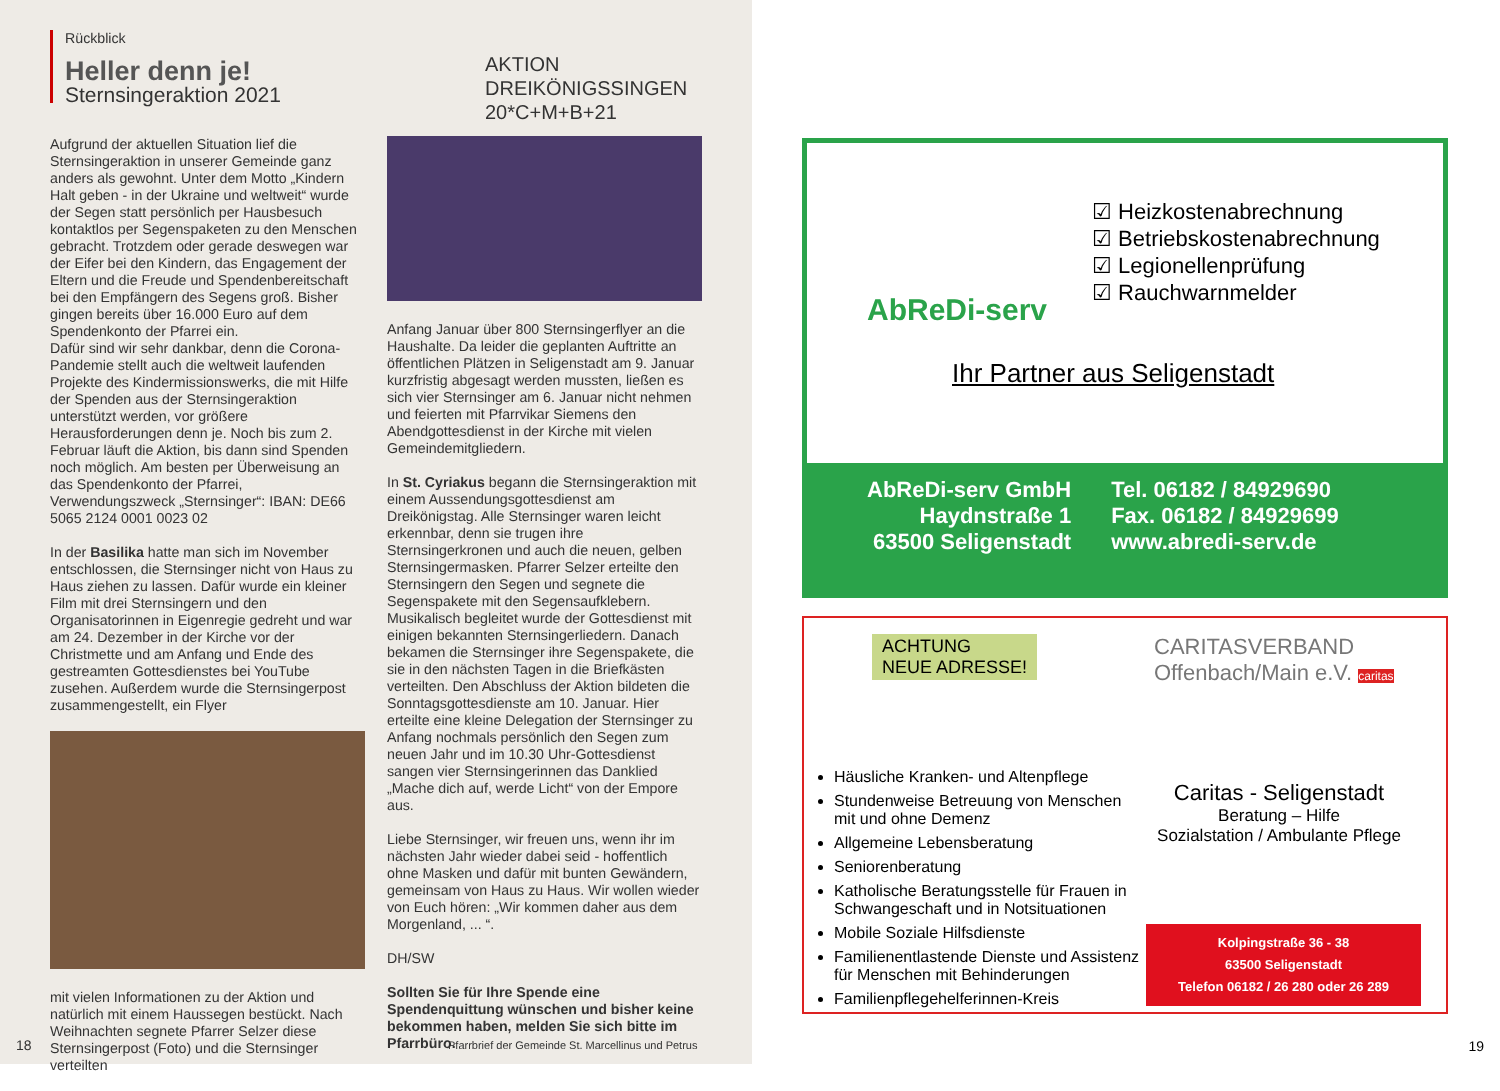Rückblick
Heller denn je!
Sternsingeraktion 2021
AKTION
DREIKÖNIGSSINGEN
20*C+M+B+21
Aufgrund der aktuellen Situation lief die Sternsingeraktion in unserer Gemeinde ganz anders als gewohnt. Unter dem Motto „Kindern Halt geben - in der Ukraine und weltweit“ wurde der Segen statt persönlich per Hausbesuch kontaktlos per Segenspaketen zu den Menschen gebracht. Trotzdem oder gerade deswegen war der Eifer bei den Kindern, das Engagement der Eltern und die Freude und Spendenbereitschaft bei den Empfängern des Segens groß. Bisher gingen bereits über 16.000 Euro auf dem Spendenkonto der Pfarrei ein.
Dafür sind wir sehr dankbar, denn die Corona-Pandemie stellt auch die weltweit laufenden Projekte des Kindermissionswerks, die mit Hilfe der Spenden aus der Sternsingeraktion unterstützt werden, vor größere Herausforderungen denn je. Noch bis zum 2. Februar läuft die Aktion, bis dann sind Spenden noch möglich. Am besten per Überweisung an das Spendenkonto der Pfarrei, Verwendungszweck „Sternsinger“: IBAN: DE66 5065 2124 0001 0023 02
In der Basilika hatte man sich im November entschlossen, die Sternsinger nicht von Haus zu Haus ziehen zu lassen. Dafür wurde ein kleiner Film mit drei Sternsingern und den Organisatorinnen in Eigenregie gedreht und war am 24. Dezember in der Kirche vor der Christmette und am Anfang und Ende des gestreamten Gottesdienstes bei YouTube zusehen. Außerdem wurde die Sternsingerpost zusammengestellt, ein Flyer
mit vielen Informationen zu der Aktion und natürlich mit einem Haussegen bestückt. Nach Weihnachten segnete Pfarrer Selzer diese Sternsingerpost (Foto) und die Sternsinger verteilten
Anfang Januar über 800 Sternsingerflyer an die Haushalte. Da leider die geplanten Auftritte an öffentlichen Plätzen in Seligenstadt am 9. Januar kurzfristig abgesagt werden mussten, ließen es sich vier Sternsinger am 6. Januar nicht nehmen und feierten mit Pfarrvikar Siemens den Abendgottesdienst in der Kirche mit vielen Gemeindemitgliedern.
In St. Cyriakus begann die Sternsingeraktion mit einem Aussendungsgottesdienst am Dreikönigstag. Alle Sternsinger waren leicht erkennbar, denn sie trugen ihre Sternsingerkronen und auch die neuen, gelben Sternsingermasken. Pfarrer Selzer erteilte den Sternsingern den Segen und segnete die Segenspakete mit den Segensaufklebern. Musikalisch begleitet wurde der Gottesdienst mit einigen bekannten Sternsingerliedern. Danach bekamen die Sternsinger ihre Segenspakete, die sie in den nächsten Tagen in die Briefkästen verteilten. Den Abschluss der Aktion bildeten die Sonntagsgottesdienste am 10. Januar. Hier erteilte eine kleine Delegation der Sternsinger zu Anfang nochmals persönlich den Segen zum neuen Jahr und im 10.30 Uhr-Gottesdienst sangen vier Sternsingerinnen das Danklied „Mache dich auf, werde Licht“ von der Empore aus.
Liebe Sternsinger, wir freuen uns, wenn ihr im nächsten Jahr wieder dabei seid - hoffentlich ohne Masken und dafür mit bunten Gewändern, gemeinsam von Haus zu Haus. Wir wollen wieder von Euch hören: „Wir kommen daher aus dem Morgenland, ... “.
DH/SW
Sollten Sie für Ihre Spende eine Spendenquittung wünschen und bisher keine bekommen haben, melden Sie sich bitte im Pfarrbüro.
18
Pfarrbrief der Gemeinde St. Marcellinus und Petrus
AbReDi-serv
☑ Heizkostenabrechnung
☑ Betriebskostenabrechnung
☑ Legionellenprüfung
☑ Rauchwarnmelder
Ihr Partner aus Seligenstadt
AbReDi-serv GmbH
Haydnstraße 1
63500 Seligenstadt
Tel. 06182 / 84929690
Fax. 06182 / 84929699
www.abredi-serv.de
ACHTUNG
NEUE ADRESSE!
CARITASVERBAND
Offenbach/Main e.V. caritas
Häusliche Kranken- und Altenpflege
Stundenweise Betreuung von Menschen mit und ohne Demenz
Allgemeine Lebensberatung
Seniorenberatung
Katholische Beratungsstelle für Frauen in Schwangeschaft und in Notsituationen
Mobile Soziale Hilfsdienste
Familienentlastende Dienste und Assistenz für Menschen mit Behinderungen
Familienpflegehelferinnen-Kreis
Caritas - Seligenstadt
Beratung – Hilfe
Sozialstation / Ambulante Pflege
Kolpingstraße 36 - 38
63500 Seligenstadt
Telefon 06182 / 26 280 oder 26 289
19